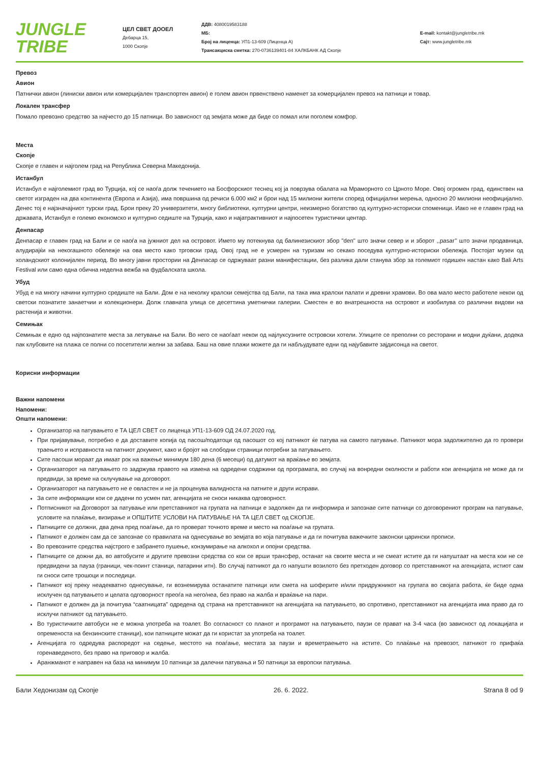JUNGLE
TRIBE
ЦЕЛ СВЕТ ДООЕЛ
Дебарца 15,
1000 Скопје
ДДВ: 4080019583188
МБ:
Број на лиценца: УП1-13-609 (Лиценца А)
Трансакциска сметка: 270-0736139401-84 ХАЛКБАНК АД Скопје
E-mail: kontakt@jungletribe.mk
Сајт: www.jungletribe.mk
Превоз
Авион
Патнички авион (линиски авион или комерцијален транспортен авион) е голем авион првенствено наменет за комерцијален превоз на патници и товар.
Локален трансфер
Помало превозно средство за најчесто до 15 патници. Во зависност од земјата може да биде со помал или поголем комфор.
Места
Скопје
Скопје е главен и најголем град на Република Северна Македонија.
Истанбул
Истанбул е најголемиот град во Турција, кој се наоѓа долж течението на Босфорскиот теснец кој ја поврзува обалата на Мраморното со Црното Море. Овој огромен град, единствен на светот изграден на два континента (Европа и Азија), има површина од речиси 6.000 км2 и брои над 15 милиони жители според официјални мерења, односно 20 милиони неофицијално. Денес тој е најзначајниот турски град. Брои преку 20 универзитети, многу библиотеки, културни центри, неизмерно богатство од културно-историски споменици. Иако не е главен град на државата, Истанбул е големо економско и културно седиште на Турција, како и најатрактивниот и најпосетен туристички центар.
Денпасар
Денпасар е главен град на Бали и се наоѓа на јужниот дел на островот. Името му потекнува од балинезискиот збор "den" што значи север и и зборот ,,pasar’’ што значи продавница, алудирајќи на некогашното обележје на ова место како трговски град. Овој град не е усмерен на туризам но секако поседува културно-историски обележја. Постојат музеи од холандскиот колонијален период. Во многу јавни простории на Денпасар се одржуваат разни манифестации, без разлика дали станува збор за големиот годишен настан како Bali Arts Festival или само една обична неделна вежба на фудбалската школа.
Убуд
Убуд е на многу начини културно средиште на Бали. Дом е на неколку кралски семејства од Бали, па така има кралски палати и древни храмови. Во ова мало место работеле некои од светски познатите занаетчии и колекционери. Долж главната улица се десеттина уметнички галерии. Сместен е во внатрешноста на островот и изобилува со различни видови на растенија и животни.
Семињак
Семињак е едно од најпознатите места за летување на Бали. Во него се наоѓаат некои од најлуксузните островски хотели. Улиците се преполни со ресторани и модни дуќани, додека пак клубовите на плажа се полни со посетители желни за забава. Баш на овие плажи можете да ги набљудувате едни од најубавите зајдисонца на светот.
Корисни информации
Важни напомени
Напомени:
Општи напомени:
Организатор на патувањето е ТА ЦЕЛ СВЕТ со лиценца УП1-13-609 ОД 24.07.2020 год.
При пријавување, потребно е да доставите копија од пасош/податоци од пасошот со кој патникот ќе патува на самото патување. Патникот мора задолжително да го провери траењето и исправноста на патниот документ, како и бројот на слободни страници потребни за патувањето.
Сите пасоши мораат да имаат рок на важење минимум 180 дена (6 месеци) од датумот на враќање во земјата.
Организаторот на патувањето го задржува правото на измена на одредени содржини од програмата, во случај на вонредни околности и работи кои агенцијата не може да ги предвиди, за време на склучување на договорот.
Организаторот на патувањето не е овластен и не ја проценува валидноста на патните и други исправи.
За сите информации кои се дадени по усмен пат, агенцијата не сноси никаква одговорност.
Потписникот на Договорот за патување или претставникот на групата на патници е задолжен да ги информира и запознае сите патници со договорениот програм на патување, условите на плаќање, визирање и ОПШТИТЕ УСЛОВИ НА ПАТУВАЊЕ НА ТА ЦЕЛ СВЕТ од СКОПЈЕ.
Патниците се должни, два дена пред поаѓање, да го проверат точното време и место на поаѓање на групата.
Патникот е должен сам да се запознае со правилата на однесување во земјата во која патување и да ги почитува важечките законски царински прописи.
Во превозните средства најстрого е забрането пушење, конзумирање на алкохол и опојни средства.
Патниците се дожни да, во автобусите и другите превозни средства со кои се врши трансфер, останат на своите места и не смеат истите да ги напуштаат на места кои не се предвидени за пауза (граници, чек-поинт станици, патарини итн). Во случај патникот да го напушти возилото без претходен договор со претставникот на агенцијата, истиот сам ги сноси сите трошоци и последици.
Патникот кој преку неадекватно однесување, ги вознемирува останатите патници или смета на шоферите и/или придружникот на групата во својата работа, ќе биде одма исклучен од патувањето и целата одговорност преоѓа на него/неа, без право на жалба и враќање на пари.
Патникот е должен да ја почитува “саатницата” одредена од страна на претставникот на агенцијата на патувањето, во спротивно, претставникот на агенцијата има право да го исклучи патникот од патувањето.
Во туристичките автобуси не е можна употреба на тоалет. Во согласност со планот и програмот на патувањето, паузи се прават на 3-4 часа (во зависност од локацијата и опременоста на бензинските станици), кои патниците можат да ги користат за употреба на тоалет.
Агенцијата го одредува распоредот на седење, местото на поаѓање, местата за паузи и времетраењето на истите. Со плаќање на превозот, патникот го прифаќа горенаведеното, без право на приговор и жалба.
Аранжманот е направен на база на минимум 10 патници за далечни патувања и 50 патници за европски патувања.
Бали Хедонизам од Скопје 26. 6. 2022. Strana 8 od 9